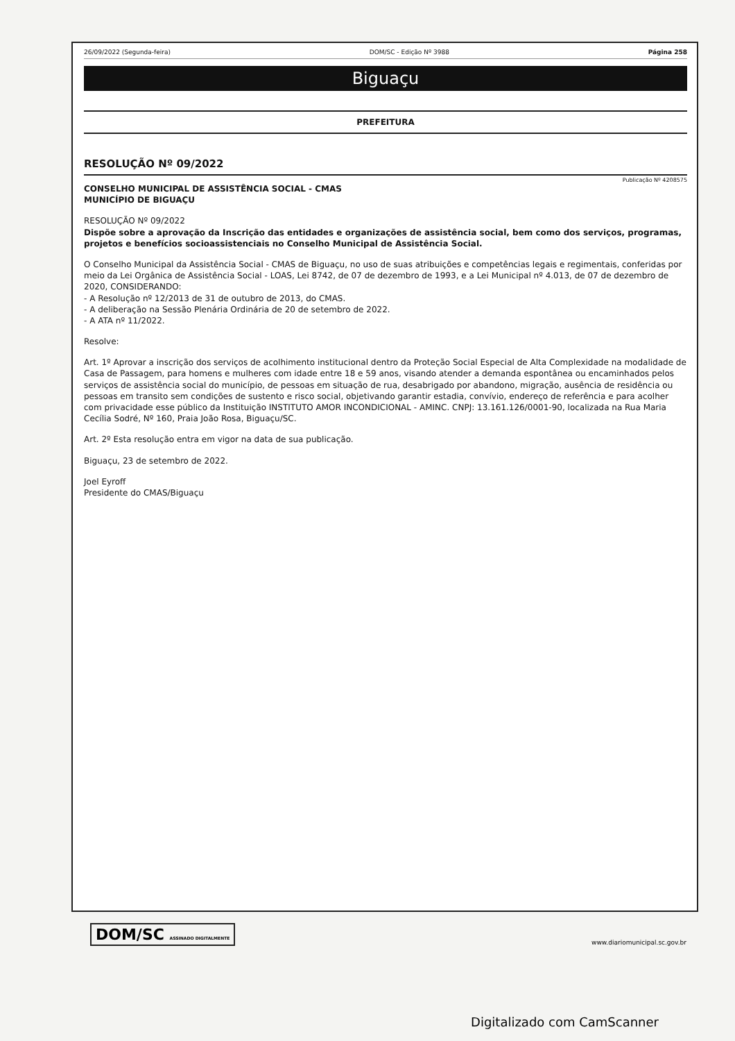26/09/2022 (Segunda-feira) DOM/SC - Edição Nº 3988 Página 258
Biguaçu
PREFEITURA
RESOLUÇÃO Nº 09/2022
Publicação Nº 4208575
CONSELHO MUNICIPAL DE ASSISTÊNCIA SOCIAL - CMAS
MUNICÍPIO DE BIGUAÇU
RESOLUÇÃO Nº 09/2022
Dispõe sobre a aprovação da Inscrição das entidades e organizações de assistência social, bem como dos serviços, programas, projetos e benefícios socioassistenciais no Conselho Municipal de Assistência Social.
O Conselho Municipal da Assistência Social - CMAS de Biguaçu, no uso de suas atribuições e competências legais e regimentais, conferidas por meio da Lei Orgânica de Assistência Social - LOAS, Lei 8742, de 07 de dezembro de 1993, e a Lei Municipal nº 4.013, de 07 de dezembro de 2020, CONSIDERANDO:
- A Resolução nº 12/2013 de 31 de outubro de 2013, do CMAS.
- A deliberação na Sessão Plenária Ordinária de 20 de setembro de 2022.
- A ATA nº 11/2022.
Resolve:
Art. 1º Aprovar a inscrição dos serviços de acolhimento institucional dentro da Proteção Social Especial de Alta Complexidade na modalidade de Casa de Passagem, para homens e mulheres com idade entre 18 e 59 anos, visando atender a demanda espontânea ou encaminhados pelos serviços de assistência social do município, de pessoas em situação de rua, desabrigado por abandono, migração, ausência de residência ou pessoas em transito sem condições de sustento e risco social, objetivando garantir estadia, convívio, endereço de referência e para acolher com privacidade esse público da Instituição INSTITUTO AMOR INCONDICIONAL - AMINC. CNPJ: 13.161.126/0001-90, localizada na Rua Maria Cecília Sodré, Nº 160, Praia João Rosa, Biguaçu/SC.
Art. 2º Esta resolução entra em vigor na data de sua publicação.
Biguaçu, 23 de setembro de 2022.
Joel Eyroff
Presidente do CMAS/Biguaçu
DOM/SC ASSINADO DIGITALMENTE www.diariomunicipal.sc.gov.br
Digitalizado com CamScanner